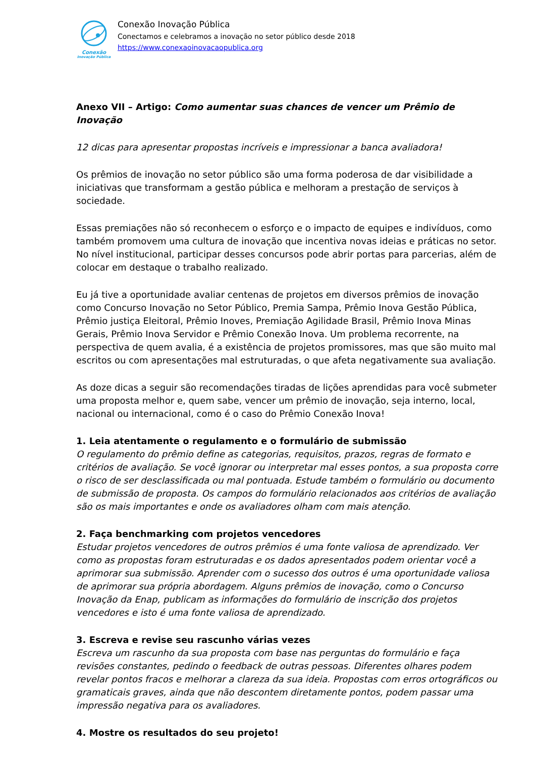Conexão
Inovação Pública
Conexão Inovação Pública
Conectamos e celebramos a inovação no setor público desde 2018
https://www.conexaoinovacaopublica.org
Anexo VII – Artigo: Como aumentar suas chances de vencer um Prêmio de Inovação
12 dicas para apresentar propostas incríveis e impressionar a banca avaliadora!
Os prêmios de inovação no setor público são uma forma poderosa de dar visibilidade a iniciativas que transformam a gestão pública e melhoram a prestação de serviços à sociedade.
Essas premiações não só reconhecem o esforço e o impacto de equipes e indivíduos, como também promovem uma cultura de inovação que incentiva novas ideias e práticas no setor. No nível institucional, participar desses concursos pode abrir portas para parcerias, além de colocar em destaque o trabalho realizado.
Eu já tive a oportunidade avaliar centenas de projetos em diversos prêmios de inovação como Concurso Inovação no Setor Público, Premia Sampa, Prêmio Inova Gestão Pública, Prêmio justiça Eleitoral, Prêmio Inoves, Premiação Agilidade Brasil, Prêmio Inova Minas Gerais, Prêmio Inova Servidor e Prêmio Conexão Inova. Um problema recorrente, na perspectiva de quem avalia, é a existência de projetos promissores, mas que são muito mal escritos ou com apresentações mal estruturadas, o que afeta negativamente sua avaliação.
As doze dicas a seguir são recomendações tiradas de lições aprendidas para você submeter uma proposta melhor e, quem sabe, vencer um prêmio de inovação, seja interno, local, nacional ou internacional, como é o caso do Prêmio Conexão Inova!
1. Leia atentamente o regulamento e o formulário de submissão
O regulamento do prêmio define as categorias, requisitos, prazos, regras de formato e critérios de avaliação. Se você ignorar ou interpretar mal esses pontos, a sua proposta corre o risco de ser desclassificada ou mal pontuada. Estude também o formulário ou documento de submissão de proposta. Os campos do formulário relacionados aos critérios de avaliação são os mais importantes e onde os avaliadores olham com mais atenção.
2. Faça benchmarking com projetos vencedores
Estudar projetos vencedores de outros prêmios é uma fonte valiosa de aprendizado. Ver como as propostas foram estruturadas e os dados apresentados podem orientar você a aprimorar sua submissão. Aprender com o sucesso dos outros é uma oportunidade valiosa de aprimorar sua própria abordagem. Alguns prêmios de inovação, como o Concurso Inovação da Enap, publicam as informações do formulário de inscrição dos projetos vencedores e isto é uma fonte valiosa de aprendizado.
3. Escreva e revise seu rascunho várias vezes
Escreva um rascunho da sua proposta com base nas perguntas do formulário e faça revisões constantes, pedindo o feedback de outras pessoas. Diferentes olhares podem revelar pontos fracos e melhorar a clareza da sua ideia. Propostas com erros ortográficos ou gramaticais graves, ainda que não descontem diretamente pontos, podem passar uma impressão negativa para os avaliadores.
4. Mostre os resultados do seu projeto!